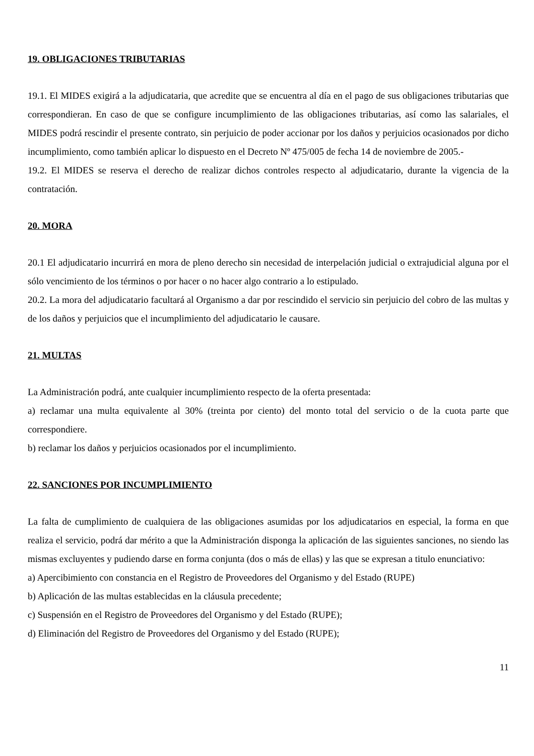19. OBLIGACIONES TRIBUTARIAS
19.1. El MIDES exigirá a la adjudicataria, que acredite que se encuentra al día en el pago de sus obligaciones tributarias que correspondieran. En caso de que se configure incumplimiento de las obligaciones tributarias, así como las salariales, el MIDES podrá rescindir el presente contrato, sin perjuicio de poder accionar por los daños y perjuicios ocasionados por dicho incumplimiento, como también aplicar lo dispuesto en el Decreto Nº 475/005 de fecha 14 de noviembre de 2005.-
19.2. El MIDES se reserva el derecho de realizar dichos controles respecto al adjudicatario, durante la vigencia de la contratación.
20. MORA
20.1 El adjudicatario incurrirá en mora de pleno derecho sin necesidad de interpelación judicial o extrajudicial alguna por el sólo vencimiento de los términos o por hacer o no hacer algo contrario a lo estipulado.
20.2. La mora del adjudicatario facultará al Organismo a dar por rescindido el servicio sin perjuicio del cobro de las multas y de los daños y perjuicios que el incumplimiento del adjudicatario le causare.
21. MULTAS
La Administración podrá, ante cualquier incumplimiento respecto de la oferta presentada:
a) reclamar una multa equivalente al 30% (treinta por ciento) del monto total del servicio o de la cuota parte que correspondiere.
b) reclamar los daños y perjuicios ocasionados por el incumplimiento.
22. SANCIONES POR INCUMPLIMIENTO
La falta de cumplimiento de cualquiera de las obligaciones asumidas por los adjudicatarios en especial, la forma en que realiza el servicio, podrá dar mérito a que la Administración disponga la aplicación de las siguientes sanciones, no siendo las mismas excluyentes y pudiendo darse en forma conjunta (dos o más de ellas) y las que se expresan a titulo enunciativo:
a) Apercibimiento con constancia en el Registro de Proveedores del Organismo y del Estado (RUPE)
b) Aplicación de las multas establecidas en la cláusula precedente;
c) Suspensión en el Registro de Proveedores del Organismo y del Estado (RUPE);
d) Eliminación del Registro de Proveedores del Organismo y del Estado (RUPE);
11